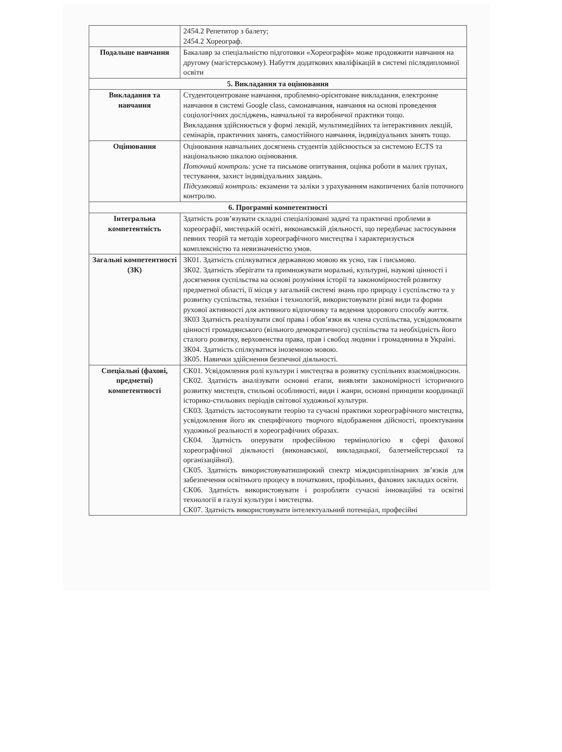| | 2454.2 Репетитор з балету; 2454.2 Хореограф. |
| Подальше навчання | Бакалавр за спеціальністю підготовки «Хореографія» може продовжити навчання на другому (магістерському). Набуття додаткових кваліфікацій в системі післядипломної освіти |
| 5. Викладання та оцінювання | |
| Викладання та навчання | Студентоцентроване навчання, проблемно-орієнтоване викладання, електронне навчання в системі Google class, самонавчання, навчання на основі проведення соціологічних досліджень, навчальної та виробничої практики тощо. Викладання здійснюється у формі лекцій, мультимедійних та інтерактивних лекцій, семінарів, практичних занять, самостійного навчання, індивідуальних занять тощо. |
| Оцінювання | Оцінювання навчальних досягнень студентів здійснюється за системою ECTS та національною шкалою оцінювання. Поточний контроль : усне та письмове опитування, оцінка роботи в малих групах, тестування, захист індивідуальних завдань. Підсумковий контроль : екзамени та заліки з урахуванням накопичених балів поточного контролю. |
| 6. Програмні компетентності | |
| Інтегральна компетентність | Здатність розв’язувати складні спеціалізовані задачі та практичні проблеми в хореографії, мистецькій освіті, виконавській діяльності, що передбачає застосування певних теорій та методів хореографічного мистецтва і характеризується комплексністю та невизначеністю умов. |
| Загальні компетентності (ЗК) | ЗК01. Здатність спілкуватися державною мовою як усно, так і письмово. ЗК02. Здатність зберігати та примножувати моральні, культурні, наукові цінності і досягнення суспільства на основі розуміння історії та закономірностей розвитку предметної області, її місця у загальній системі знань про природу і суспільство та у розвитку суспільства, техніки і технологій, використовувати різні види та форми рухової активності для активного відпочинку та ведення здорового способу життя. ЗК03 Здатність реалізувати свої права і обов’язки як члена суспільства, усвідомлювати цінності громадянського (вільного демократичного) суспільства та необхідність його сталого розвитку, верховенства права, прав і свобод людини і громадянина в Україні. ЗК04. Здатність спілкуватися іноземною мовою. ЗК05. Навички здійснення безпечної діяльності. |
| Спеціальні (фахові, предметні) компетентності | СК01. Усвідомлення ролі культури і мистецтва в розвитку суспільних взаємовідносин. СК02. Здатність аналізувати основні етапи, виявляти закономірності історичного розвитку мистецтв, стильові особливості, види і жанри, основні принципи координації історико-стильових періодів світової художньої культури. СК03. Здатність застосовувати теорію та сучасні практики хореографічного мистецтва, усвідомлення його як специфічного творчого відображення дійсності, проектування художньої реальності в хореографічних образах. СК04. Здатність оперувати професійною термінологією в сфері фахової хореографічної діяльності (виконавської, викладацької, балетмейстерської та організаційної). СК05. Здатність використовуватиширокий спектр міждисциплінарних зв’язків для забезпечення освітнього процесу в початкових, профільних, фахових закладах освіти. СК06. Здатність використовувати і розробляти сучасні інноваційні та освітні технології в галузі культури і мистецтва. СК07. Здатність використовувати інтелектуальний потенціал, професійні |